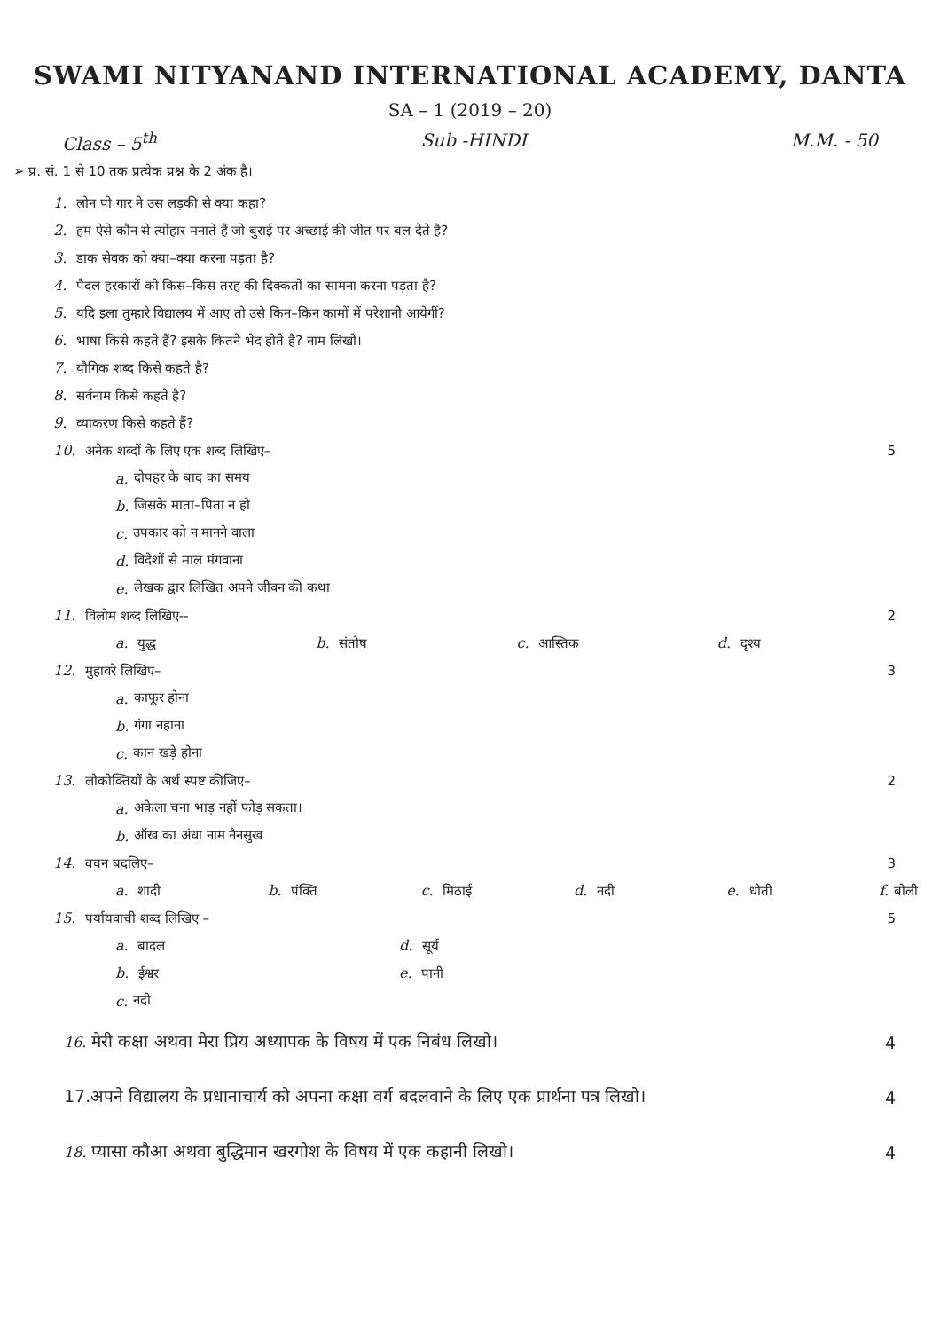SWAMI NITYANAND INTERNATIONAL ACADEMY, DANTA
SA – 1 (2019 – 20)
Class – 5<sup>th</sup> Sub -HINDI M.M. - 50
➢ प्र. सं. 1 से 10 तक प्रत्येक प्रश्न के 2 अंक है।
1. लोन पो गार ने उस लड़की से क्या कहा?
2. हम ऐसे कौन से त्योंहार मनाते हैं जो बुराई पर अच्छाई की जीत पर बल देते है?
3. डाक सेवक को क्या–क्या करना पड़ता है?
4. पैदल हरकारों को किस–किस तरह की दिक्कतों का सामना करना पड़ता है?
5. यदि इला तुम्हारे विद्यालय में आए तो उसे किन–किन कामों में परेशानी आयेगीं?
6. भाषा किसे कहते हैं? इसके कितने भेद होते है? नाम लिखो।
7. यौगिक शब्द किसे कहते है?
8. सर्वनाम किसे कहते है?
9. व्याकरण किसे कहते हैं?
10. अनेक शब्दों के लिए एक शब्द लिखिए– 5
a. दोपहर के बाद का समय
b. जिसके माता–पिता न हो
c. उपकार को न मानने वाला
d. विदेशों से माल मंगवाना
e. लेखक द्वार लिखित अपने जीवन की कथा
11. विलोम शब्द लिखिए-- 2
a. युद्ध b. संतोष c. आस्तिक d. दृश्य
12. मुहावरे लिखिए– 3
a. काफूर होना
b. गंगा नहाना
c. कान खड़े होना
13. लोकोक्तियों के अर्थ स्पष्ट कीजिए– 2
a. अकेला चना भाड़ नहीं फोड़ सकता।
b. ऑख का अंधा नाम नैनसुख
14. वचन बदलिए– 3
a. शादी b. पंक्ति c. मिठाई d. नदी e. धोती f. बोली
15. पर्यायवाची शब्द लिखिए – 5
a. बादल d. सूर्य
b. ईश्वर e. पानी
c. नदी
16. मेरी कक्षा अथवा मेरा प्रिय अध्यापक के विषय में एक निबंध लिखो। 4
17.अपने विद्यालय के प्रधानाचार्य को अपना कक्षा वर्ग बदलवाने के लिए एक प्रार्थना पत्र लिखो। 4
18. प्यासा कौआ अथवा बुद्धिमान खरगोश के विषय में एक कहानी लिखो। 4